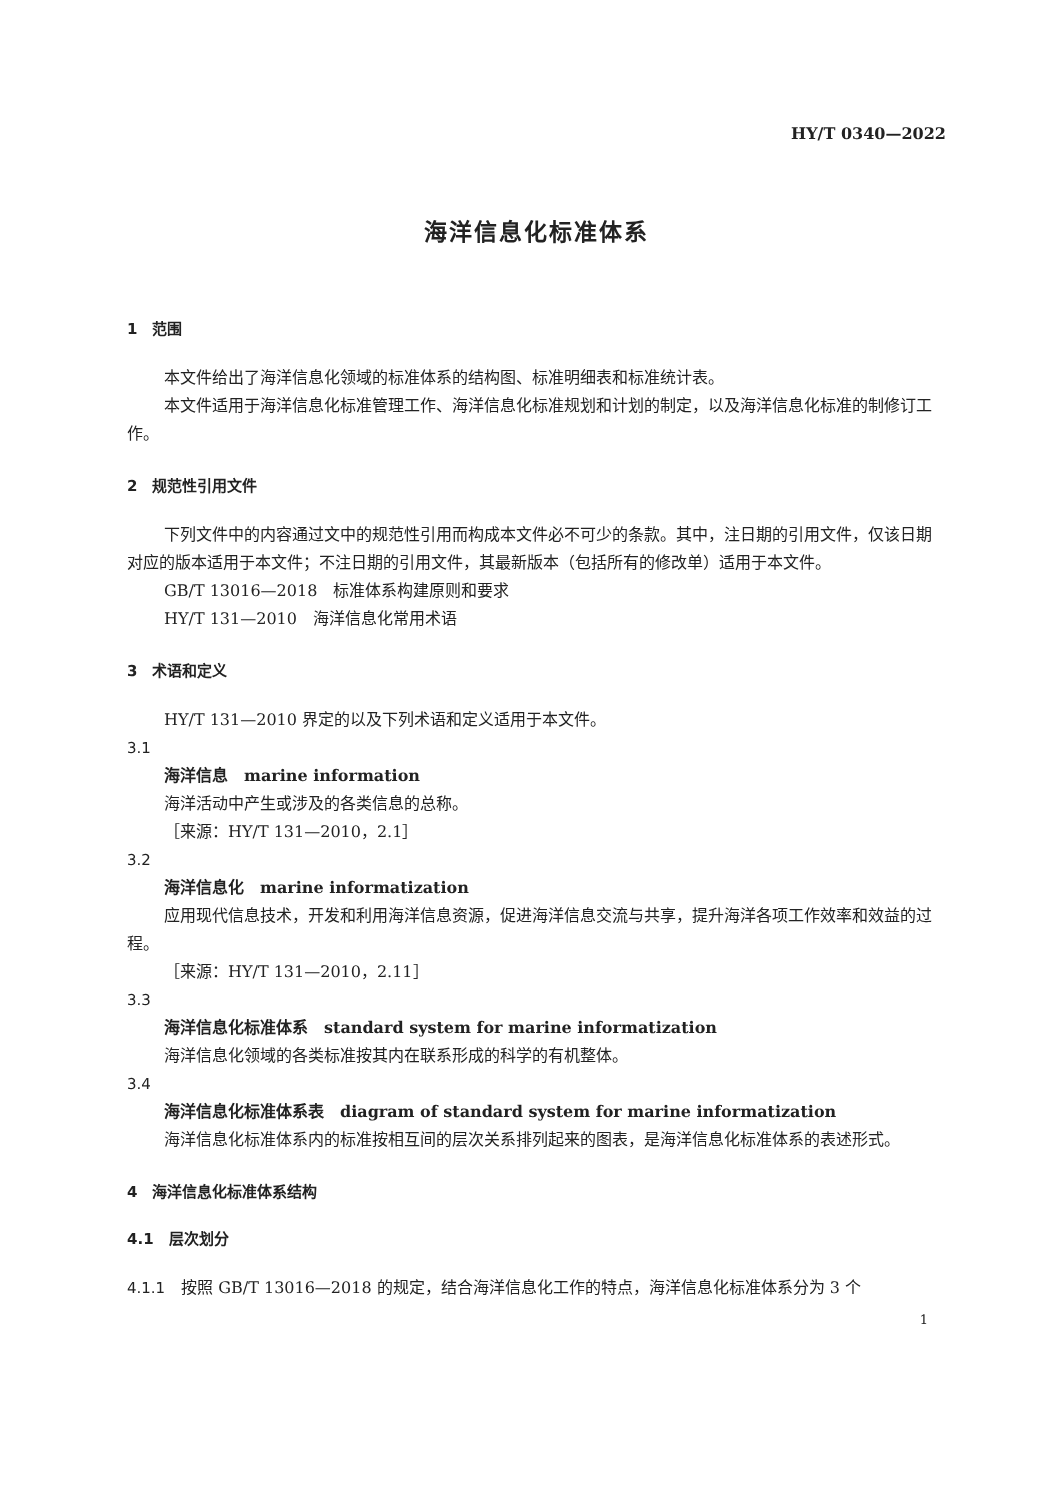HY/T 0340—2022
海洋信息化标准体系
1　范围
本文件给出了海洋信息化领域的标准体系的结构图、标准明细表和标准统计表。
本文件适用于海洋信息化标准管理工作、海洋信息化标准规划和计划的制定，以及海洋信息化标准的制修订工作。
2　规范性引用文件
下列文件中的内容通过文中的规范性引用而构成本文件必不可少的条款。其中，注日期的引用文件，仅该日期对应的版本适用于本文件；不注日期的引用文件，其最新版本（包括所有的修改单）适用于本文件。
GB/T 13016—2018　标准体系构建原则和要求
HY/T 131—2010　海洋信息化常用术语
3　术语和定义
HY/T 131—2010 界定的以及下列术语和定义适用于本文件。
3.1
海洋信息　marine information
海洋活动中产生或涉及的各类信息的总称。
［来源：HY/T 131—2010，2.1］
3.2
海洋信息化　marine informatization
应用现代信息技术，开发和利用海洋信息资源，促进海洋信息交流与共享，提升海洋各项工作效率和效益的过程。
［来源：HY/T 131—2010，2.11］
3.3
海洋信息化标准体系　standard system for marine informatization
海洋信息化领域的各类标准按其内在联系形成的科学的有机整体。
3.4
海洋信息化标准体系表　diagram of standard system for marine informatization
海洋信息化标准体系内的标准按相互间的层次关系排列起来的图表，是海洋信息化标准体系的表述形式。
4　海洋信息化标准体系结构
4.1　层次划分
4.1.1　按照 GB/T 13016—2018 的规定，结合海洋信息化工作的特点，海洋信息化标准体系分为 3 个
1